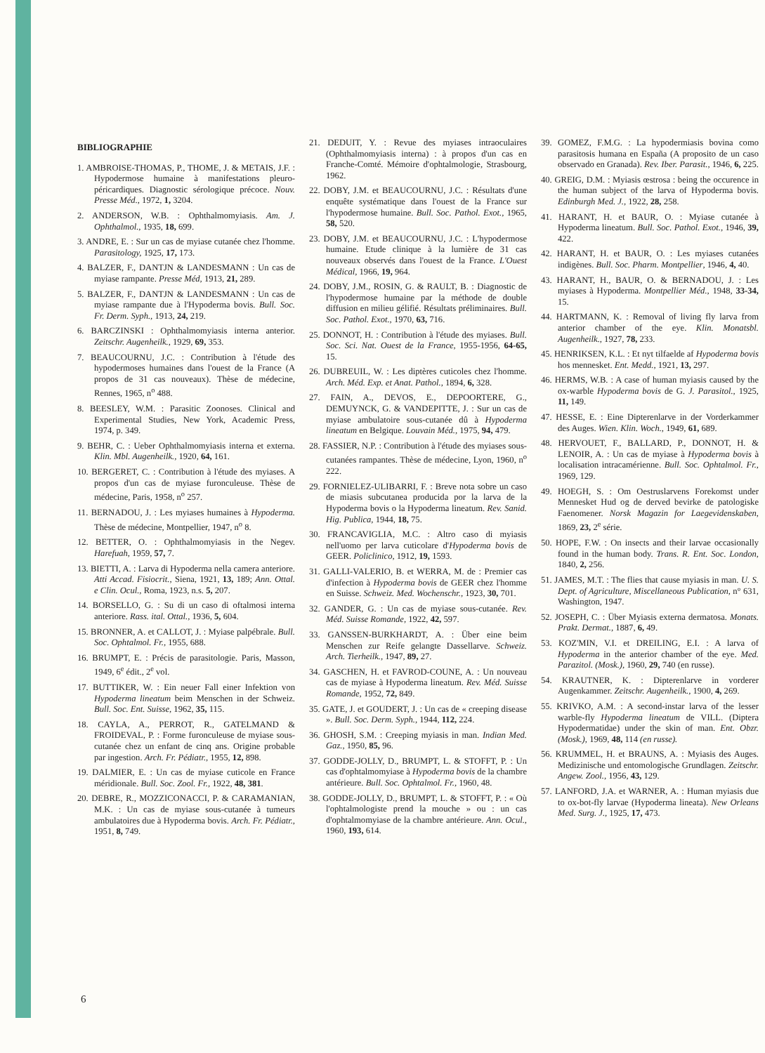BIBLIOGRAPHIE
1. AMBROISE-THOMAS, P., THOME, J. & METAIS, J.F. : Hypodermose humaine à manifestations pleuro-péricardiques. Diagnostic sérologique précoce. Nouv. Presse Méd., 1972, 1, 3204.
2. ANDERSON, W.B. : Ophthalmomyiasis. Am. J. Ophthalmol., 1935, 18, 699.
3. ANDRE, E. : Sur un cas de myiase cutanée chez l'homme. Parasitology, 1925, 17, 173.
4. BALZER, F., DANTJN & LANDESMANN : Un cas de myiase rampante. Presse Méd, 1913, 21, 289.
5. BALZER, F., DANTJN & LANDESMANN : Un cas de myiase rampante due à l'Hypoderma bovis. Bull. Soc. Fr. Derm. Syph., 1913, 24, 219.
6. BARCZINSKI : Ophthalmomyiasis interna anterior. Zeitschr. Augenheilk., 1929, 69, 353.
7. BEAUCOURNU, J.C. : Contribution à l'étude des hypodermoses humaines dans l'ouest de la France (A propos de 31 cas nouveaux). Thèse de médecine, Rennes, 1965, n<sup>o</sup> 488.
8. BEESLEY, W.M. : Parasitic Zoonoses. Clinical and Experimental Studies, New York, Academic Press, 1974, p. 349.
9. BEHR, C. : Ueber Ophthalmomyiasis interna et externa. Klin. Mbl. Augenheilk., 1920, 64, 161.
10. BERGERET, C. : Contribution à l'étude des myiases. A propos d'un cas de myiase furonculeuse. Thèse de médecine, Paris, 1958, n<sup>o</sup> 257.
11. BERNADOU, J. : Les myiases humaines à Hypoderma. Thèse de médecine, Montpellier, 1947, n<sup>o</sup> 8.
12. BETTER, O. : Ophthalmomyiasis in the Negev. Harefuah, 1959, 57, 7.
13. BIETTI, A. : Larva di Hypoderma nella camera anteriore. Atti Accad. Fisiocrit., Siena, 1921, 13, 189; Ann. Ottal. e Clin. Ocul., Roma, 1923, n.s. 5, 207.
14. BORSELLO, G. : Su di un caso di oftalmosi interna anteriore. Rass. ital. Ottal., 1936, 5, 604.
15. BRONNER, A. et CALLOT, J. : Myiase palpébrale. Bull. Soc. Ophtalmol. Fr., 1955, 688.
16. BRUMPT, E. : Précis de parasitologie. Paris, Masson, 1949, 6<sup>e</sup> édit., 2<sup>e</sup> vol.
17. BUTTIKER, W. : Ein neuer Fall einer Infektion von Hypoderma lineatum beim Menschen in der Schweiz. Bull. Soc. Ent. Suisse, 1962, 35, 115.
18. CAYLA, A., PERROT, R., GATELMAND & FROIDEVAL, P. : Forme furonculeuse de myiase sous-cutanée chez un enfant de cinq ans. Origine probable par ingestion. Arch. Fr. Pédiatr., 1955, 12, 898.
19. DALMIER, E. : Un cas de myiase cuticole en France méridionale. Bull. Soc. Zool. Fr., 1922, 48, 381.
20. DEBRE, R., MOZZICONACCI, P. & CARAMANIAN, M.K. : Un cas de myiase sous-cutanée à tumeurs ambulatoires due à Hypoderma bovis. Arch. Fr. Pédiatr., 1951, 8, 749.
21. DEDUIT, Y. : Revue des myiases intraoculaires (Ophthalmomyiasis interna) : à propos d'un cas en Franche-Comté. Mémoire d'ophtalmologie, Strasbourg, 1962.
22. DOBY, J.M. et BEAUCOURNU, J.C. : Résultats d'une enquête systématique dans l'ouest de la France sur l'hypodermose humaine. Bull. Soc. Pathol. Exot., 1965, 58, 520.
23. DOBY, J.M. et BEAUCOURNU, J.C. : L'hypodermose humaine. Etude clinique à la lumière de 31 cas nouveaux observés dans l'ouest de la France. L'Ouest Médical, 1966, 19, 964.
24. DOBY, J.M., ROSIN, G. & RAULT, B. : Diagnostic de l'hypodermose humaine par la méthode de double diffusion en milieu gélifié. Résultats préliminaires. Bull. Soc. Pathol. Exot., 1970, 63, 716.
25. DONNOT, H. : Contribution à l'étude des myiases. Bull. Soc. Sci. Nat. Ouest de la France, 1955-1956, 64-65, 15.
26. DUBREUIL, W. : Les diptères cuticoles chez l'homme. Arch. Méd. Exp. et Anat. Pathol., 1894, 6, 328.
27. FAIN, A., DEVOS, E., DEPOORTERE, G., DEMUYNCK, G. & VANDEPITTE, J. : Sur un cas de myiase ambulatoire sous-cutanée dû à Hypoderma lineatum en Belgique. Louvain Méd., 1975, 94, 479.
28. FASSIER, N.P. : Contribution à l'étude des myiases sous-cutanées rampantes. Thèse de médecine, Lyon, 1960, n<sup>o</sup> 222.
29. FORNIELEZ-ULIBARRI, F. : Breve nota sobre un caso de miasis subcutanea producida por la larva de la Hypoderma bovis o la Hypoderma lineatum. Rev. Sanid. Hig. Publica, 1944, 18, 75.
30. FRANCAVIGLIA, M.C. : Altro caso di myiasis nell'uomo per larva cuticolare d'Hypoderma bovis de GEER. Policlinico, 1912, 19, 1593.
31. GALLI-VALERIO, B. et WERRA, M. de : Premier cas d'infection à Hypoderma bovis de GEER chez l'homme en Suisse. Schweiz. Med. Wochenschr., 1923, 30, 701.
32. GANDER, G. : Un cas de myiase sous-cutanée. Rev. Méd. Suisse Romande, 1922, 42, 597.
33. GANSSEN-BURKHARDT, A. : Über eine beim Menschen zur Reife gelangte Dassellarve. Schweiz. Arch. Tierheilk., 1947, 89, 27.
34. GASCHEN, H. et FAVROD-COUNE, A. : Un nouveau cas de myiase à Hypoderma lineatum. Rev. Méd. Suisse Romande, 1952, 72, 849.
35. GATE, J. et GOUDERT, J. : Un cas de « creeping disease ». Bull. Soc. Derm. Syph., 1944, 112, 224.
36. GHOSH, S.M. : Creeping myiasis in man. Indian Med. Gaz., 1950, 85, 96.
37. GODDE-JOLLY, D., BRUMPT, L. & STOFFT, P. : Un cas d'ophtalmomyiase à Hypoderma bovis de la chambre antérieure. Bull. Soc. Ophtalmol. Fr., 1960, 48.
38. GODDE-JOLLY, D., BRUMPT, L. & STOFFT, P. : « Où l'ophtalmologiste prend la mouche » ou : un cas d'ophtalmomyiase de la chambre antérieure. Ann. Ocul., 1960, 193, 614.
39. GOMEZ, F.M.G. : La hypodermiasis bovina como parasitosis humana en España (A proposito de un caso observado en Granada). Rev. Iber. Parasit., 1946, 6, 225.
40. GREIG, D.M. : Myiasis œstrosa : being the occurence in the human subject of the larva of Hypoderma bovis. Edinburgh Med. J., 1922, 28, 258.
41. HARANT, H. et BAUR, O. : Myiase cutanée à Hypoderma lineatum. Bull. Soc. Pathol. Exot., 1946, 39, 422.
42. HARANT, H. et BAUR, O. : Les myiases cutanées indigènes. Bull. Soc. Pharm. Montpellier, 1946, 4, 40.
43. HARANT, H., BAUR, O. & BERNADOU, J. : Les myiases à Hypoderma. Montpellier Méd., 1948, 33-34, 15.
44. HARTMANN, K. : Removal of living fly larva from anterior chamber of the eye. Klin. Monatsbl. Augenheilk., 1927, 78, 233.
45. HENRIKSEN, K.L. : Et nyt tilfaelde af Hypoderma bovis hos mennesket. Ent. Medd., 1921, 13, 297.
46. HERMS, W.B. : A case of human myiasis caused by the ox-warble Hypoderma bovis de G. J. Parasitol., 1925, 11, 149.
47. HESSE, E. : Eine Dipterenlarve in der Vorderkammer des Auges. Wien. Klin. Woch., 1949, 61, 689.
48. HERVOUET, F., BALLARD, P., DONNOT, H. & LENOIR, A. : Un cas de myiase à Hypoderma bovis à localisation intracamérienne. Bull. Soc. Ophtalmol. Fr., 1969, 129.
49. HOEGH, S. : Om Oestruslarvens Forekomst under Mennesket Hud og de derved bevirke de patologiske Faenomener. Norsk Magazin for Laegevidenskaben, 1869, 23, 2<sup>e</sup> série.
50. HOPE, F.W. : On insects and their larvae occasionally found in the human body. Trans. R. Ent. Soc. London, 1840, 2, 256.
51. JAMES, M.T. : The flies that cause myiasis in man. U. S. Dept. of Agriculture, Miscellaneous Publication, n° 631, Washington, 1947.
52. JOSEPH, C. : Über Myiasis externa dermatosa. Monats. Prakt. Dermat., 1887, 6, 49.
53. KOZ'MIN, V.I. et DREILING, E.I. : A larva of Hypoderma in the anterior chamber of the eye. Med. Parazitol. (Mosk.), 1960, 29, 740 (en russe).
54. KRAUTNER, K. : Dipterenlarve in vorderer Augenkammer. Zeitschr. Augenheilk., 1900, 4, 269.
55. KRIVKO, A.M. : A second-instar larva of the lesser warble-fly Hypoderma lineatum de VILL. (Diptera Hypodermatidae) under the skin of man. Ent. Obzr. (Mosk.), 1969, 48, 114 (en russe).
56. KRUMMEL, H. et BRAUNS, A. : Myiasis des Auges. Medizinische und entomologische Grundlagen. Zeitschr. Angew. Zool., 1956, 43, 129.
57. LANFORD, J.A. et WARNER, A. : Human myiasis due to ox-bot-fly larvae (Hypoderma lineata). New Orleans Med. Surg. J., 1925, 17, 473.
6